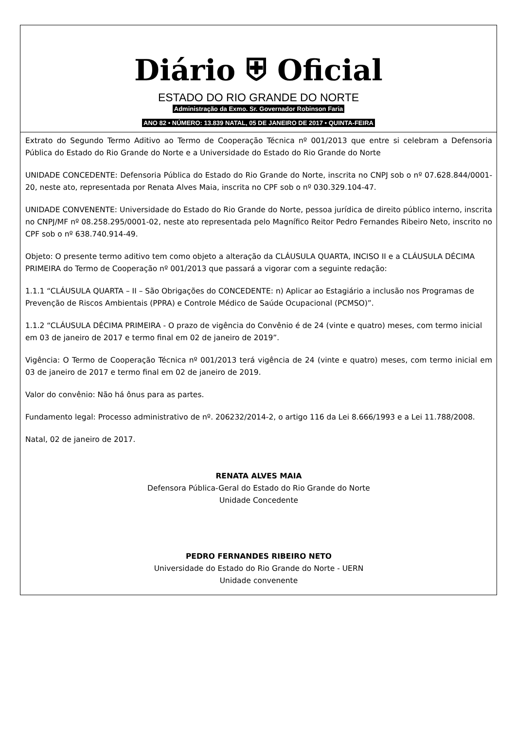Diário ⛨ Oficial
ESTADO DO RIO GRANDE DO NORTE
Administração da Exmo. Sr. Governador Robinson Faria
ANO 82 • NÚMERO: 13.839 NATAL, 05 DE JANEIRO DE 2017 • QUINTA-FEIRA
Extrato do Segundo Termo Aditivo ao Termo de Cooperação Técnica nº 001/2013 que entre si celebram a Defensoria Pública do Estado do Rio Grande do Norte e a Universidade do Estado do Rio Grande do Norte
UNIDADE CONCEDENTE: Defensoria Pública do Estado do Rio Grande do Norte, inscrita no CNPJ sob o nº 07.628.844/0001-20, neste ato, representada por Renata Alves Maia, inscrita no CPF sob o nº 030.329.104-47.
UNIDADE CONVENENTE: Universidade do Estado do Rio Grande do Norte, pessoa jurídica de direito público interno, inscrita no CNPJ/MF nº 08.258.295/0001-02, neste ato representada pelo Magnífico Reitor Pedro Fernandes Ribeiro Neto, inscrito no CPF sob o nº 638.740.914-49.
Objeto: O presente termo aditivo tem como objeto a alteração da CLÁUSULA QUARTA, INCISO II e a CLÁUSULA DÉCIMA PRIMEIRA do Termo de Cooperação nº 001/2013 que passará a vigorar com a seguinte redação:
1.1.1 “CLÁUSULA QUARTA – II – São Obrigações do CONCEDENTE: n) Aplicar ao Estagiário a inclusão nos Programas de Prevenção de Riscos Ambientais (PPRA) e Controle Médico de Saúde Ocupacional (PCMSO)”.
1.1.2 “CLÁUSULA DÉCIMA PRIMEIRA - O prazo de vigência do Convênio é de 24 (vinte e quatro) meses, com termo inicial em 03 de janeiro de 2017 e termo final em 02 de janeiro de 2019”.
Vigência: O Termo de Cooperação Técnica nº 001/2013 terá vigência de 24 (vinte e quatro) meses, com termo inicial em 03 de janeiro de 2017 e termo final em 02 de janeiro de 2019.
Valor do convênio: Não há ônus para as partes.
Fundamento legal: Processo administrativo de nº. 206232/2014-2, o artigo 116 da Lei 8.666/1993 e a Lei 11.788/2008.
Natal, 02 de janeiro de 2017.
RENATA ALVES MAIA
Defensora Pública-Geral do Estado do Rio Grande do Norte
Unidade Concedente
PEDRO FERNANDES RIBEIRO NETO
Universidade do Estado do Rio Grande do Norte - UERN
Unidade convenente